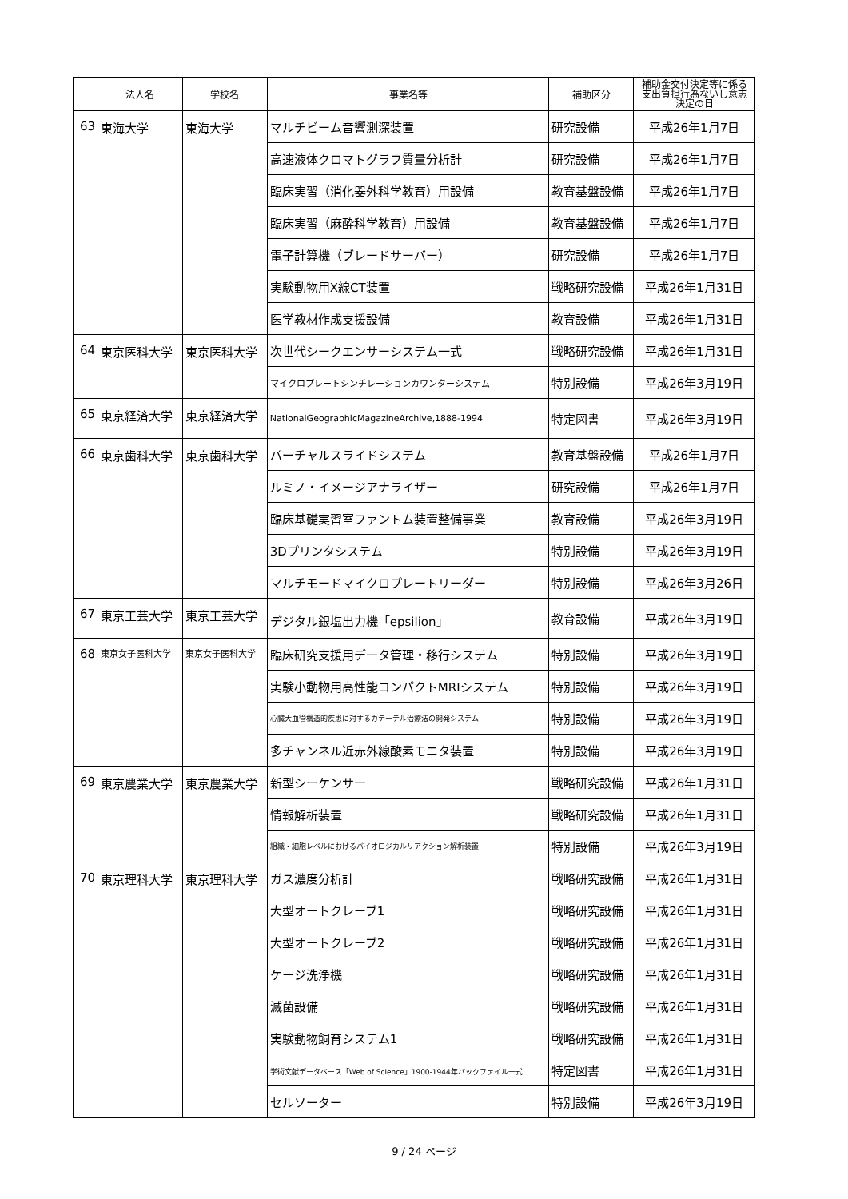| | 法人名 | 学校名 | 事業名等 | 補助区分 | 補助金交付決定等に係る 支出負担行為ないし意志 決定の日 |
| --- | --- | --- | --- | --- | --- |
| 63 | 東海大学 | 東海大学 | マルチビーム音響測深装置 | 研究設備 | 平成26年1月7日 |
| | | | 高速液体クロマトグラフ質量分析計 | 研究設備 | 平成26年1月7日 |
| | | | 臨床実習（消化器外科学教育）用設備 | 教育基盤設備 | 平成26年1月7日 |
| | | | 臨床実習（麻酔科学教育）用設備 | 教育基盤設備 | 平成26年1月7日 |
| | | | 電子計算機（ブレードサーバー） | 研究設備 | 平成26年1月7日 |
| | | | 実験動物用X線CT装置 | 戦略研究設備 | 平成26年1月31日 |
| | | | 医学教材作成支援設備 | 教育設備 | 平成26年1月31日 |
| 64 | 東京医科大学 | 東京医科大学 | 次世代シークエンサーシステム一式 | 戦略研究設備 | 平成26年1月31日 |
| | | | マイクロプレートシンチレーションカウンターシステム | 特別設備 | 平成26年3月19日 |
| 65 | 東京経済大学 | 東京経済大学 | NationalGeographicMagazineArchive,1888-1994 | 特定図書 | 平成26年3月19日 |
| 66 | 東京歯科大学 | 東京歯科大学 | バーチャルスライドシステム | 教育基盤設備 | 平成26年1月7日 |
| | | | ルミノ・イメージアナライザー | 研究設備 | 平成26年1月7日 |
| | | | 臨床基礎実習室ファントム装置整備事業 | 教育設備 | 平成26年3月19日 |
| | | | 3Dプリンタシステム | 特別設備 | 平成26年3月19日 |
| | | | マルチモードマイクロプレートリーダー | 特別設備 | 平成26年3月26日 |
| 67 | 東京工芸大学 | 東京工芸大学 | デジタル銀塩出力機「epsilion」 | 教育設備 | 平成26年3月19日 |
| 68 | 東京女子医科大学 | 東京女子医科大学 | 臨床研究支援用データ管理・移行システム | 特別設備 | 平成26年3月19日 |
| | | | 実験小動物用高性能コンパクトMRIシステム | 特別設備 | 平成26年3月19日 |
| | | | 心臓大血管構造的疾患に対するカテーテル治療法の開発システム | 特別設備 | 平成26年3月19日 |
| | | | 多チャンネル近赤外線酸素モニタ装置 | 特別設備 | 平成26年3月19日 |
| 69 | 東京農業大学 | 東京農業大学 | 新型シーケンサー | 戦略研究設備 | 平成26年1月31日 |
| | | | 情報解析装置 | 戦略研究設備 | 平成26年1月31日 |
| | | | 組織・細胞レベルにおけるバイオロジカルリアクション解析装置 | 特別設備 | 平成26年3月19日 |
| 70 | 東京理科大学 | 東京理科大学 | ガス濃度分析計 | 戦略研究設備 | 平成26年1月31日 |
| | | | 大型オートクレーブ1 | 戦略研究設備 | 平成26年1月31日 |
| | | | 大型オートクレーブ2 | 戦略研究設備 | 平成26年1月31日 |
| | | | ケージ洗浄機 | 戦略研究設備 | 平成26年1月31日 |
| | | | 滅菌設備 | 戦略研究設備 | 平成26年1月31日 |
| | | | 実験動物飼育システム1 | 戦略研究設備 | 平成26年1月31日 |
| | | | 学術文献データベース「Web of Science」1900-1944年バックファイル一式 | 特定図書 | 平成26年1月31日 |
| | | | セルソーター | 特別設備 | 平成26年3月19日 |
9 / 24 ページ